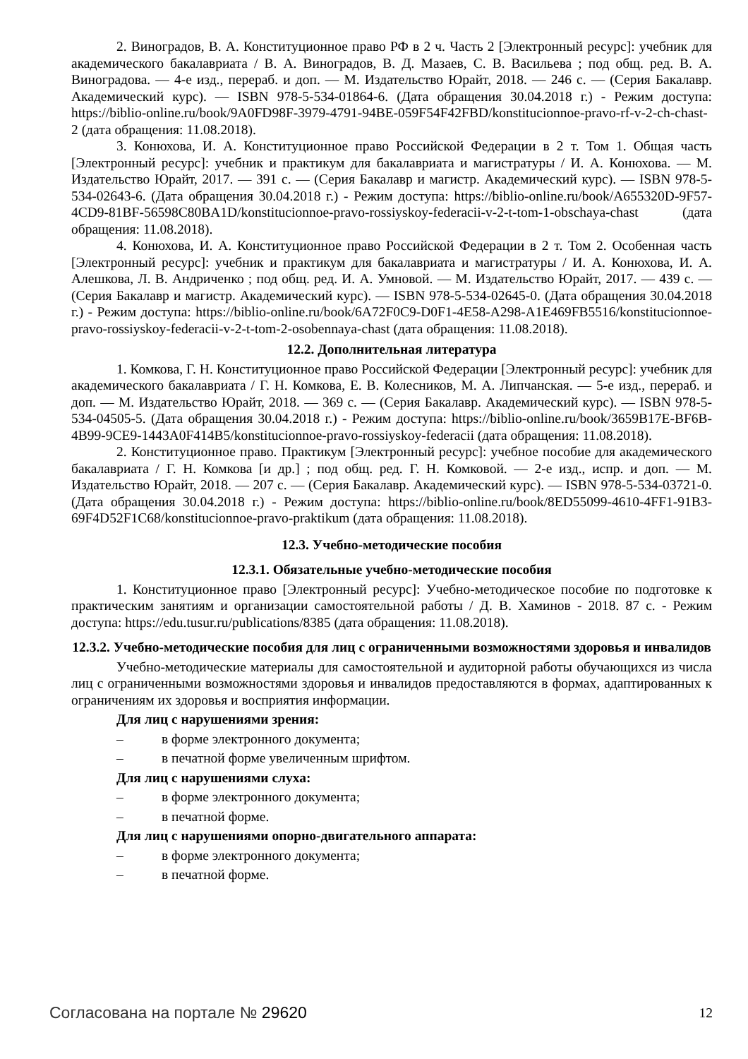2. Виноградов, В. А. Конституционное право РФ в 2 ч. Часть 2 [Электронный ресурс]: учебник для академического бакалавриата / В. А. Виноградов, В. Д. Мазаев, С. В. Васильева ; под общ. ред. В. А. Виноградова. — 4-е изд., перераб. и доп. — М. Издательство Юрайт, 2018. — 246 с. — (Серия Бакалавр. Академический курс). — ISBN 978-5-534-01864-6. (Дата обращения 30.04.2018 г.) - Режим доступа: https://biblio-online.ru/book/9A0FD98F-3979-4791-94BE-059F54F42FBD/konstitucionnoe-pravo-rf-v-2-ch-chast-2 (дата обращения: 11.08.2018).
3. Конюхова, И. А. Конституционное право Российской Федерации в 2 т. Том 1. Общая часть [Электронный ресурс]: учебник и практикум для бакалавриата и магистратуры / И. А. Конюхова. — М. Издательство Юрайт, 2017. — 391 с. — (Серия Бакалавр и магистр. Академический курс). — ISBN 978-5-534-02643-6. (Дата обращения 30.04.2018 г.) - Режим доступа: https://biblio-online.ru/book/A655320D-9F57-4CD9-81BF-56598C80BA1D/konstitucionnoe-pravo-rossiyskoy-federacii-v-2-t-tom-1-obschaya-chast (дата обращения: 11.08.2018).
4. Конюхова, И. А. Конституционное право Российской Федерации в 2 т. Том 2. Особенная часть [Электронный ресурс]: учебник и практикум для бакалавриата и магистратуры / И. А. Конюхова, И. А. Алешкова, Л. В. Андриченко ; под общ. ред. И. А. Умновой. — М. Издательство Юрайт, 2017. — 439 с. — (Серия Бакалавр и магистр. Академический курс). — ISBN 978-5-534-02645-0. (Дата обращения 30.04.2018 г.) - Режим доступа: https://biblio-online.ru/book/6A72F0C9-D0F1-4E58-A298-A1E469FB5516/konstitucionnoe-pravo-rossiyskoy-federacii-v-2-t-tom-2-osobennaya-chast (дата обращения: 11.08.2018).
12.2. Дополнительная литература
1. Комкова, Г. Н. Конституционное право Российской Федерации [Электронный ресурс]: учебник для академического бакалавриата / Г. Н. Комкова, Е. В. Колесников, М. А. Липчанская. — 5-е изд., перераб. и доп. — М. Издательство Юрайт, 2018. — 369 с. — (Серия Бакалавр. Академический курс). — ISBN 978-5-534-04505-5. (Дата обращения 30.04.2018 г.) - Режим доступа: https://biblio-online.ru/book/3659B17E-BF6B-4B99-9CE9-1443A0F414B5/konstitucionnoe-pravo-rossiyskoy-federacii (дата обращения: 11.08.2018).
2. Конституционное право. Практикум [Электронный ресурс]: учебное пособие для академического бакалавриата / Г. Н. Комкова [и др.] ; под общ. ред. Г. Н. Комковой. — 2-е изд., испр. и доп. — М. Издательство Юрайт, 2018. — 207 с. — (Серия Бакалавр. Академический курс). — ISBN 978-5-534-03721-0. (Дата обращения 30.04.2018 г.) - Режим доступа: https://biblio-online.ru/book/8ED55099-4610-4FF1-91B3-69F4D52F1C68/konstitucionnoe-pravo-praktikum (дата обращения: 11.08.2018).
12.3. Учебно-методические пособия
12.3.1. Обязательные учебно-методические пособия
1. Конституционное право [Электронный ресурс]: Учебно-методическое пособие по подготовке к практическим занятиям и организации самостоятельной работы / Д. В. Хаминов - 2018. 87 с. - Режим доступа: https://edu.tusur.ru/publications/8385 (дата обращения: 11.08.2018).
12.3.2. Учебно-методические пособия для лиц с ограниченными возможностями здоровья и инвалидов
Учебно-методические материалы для самостоятельной и аудиторной работы обучающихся из числа лиц с ограниченными возможностями здоровья и инвалидов предоставляются в формах, адаптированных к ограничениям их здоровья и восприятия информации.
Для лиц с нарушениями зрения:
– в форме электронного документа;
– в печатной форме увеличенным шрифтом.
Для лиц с нарушениями слуха:
– в форме электронного документа;
– в печатной форме.
Для лиц с нарушениями опорно-двигательного аппарата:
– в форме электронного документа;
– в печатной форме.
Согласована на портале № 29620
12